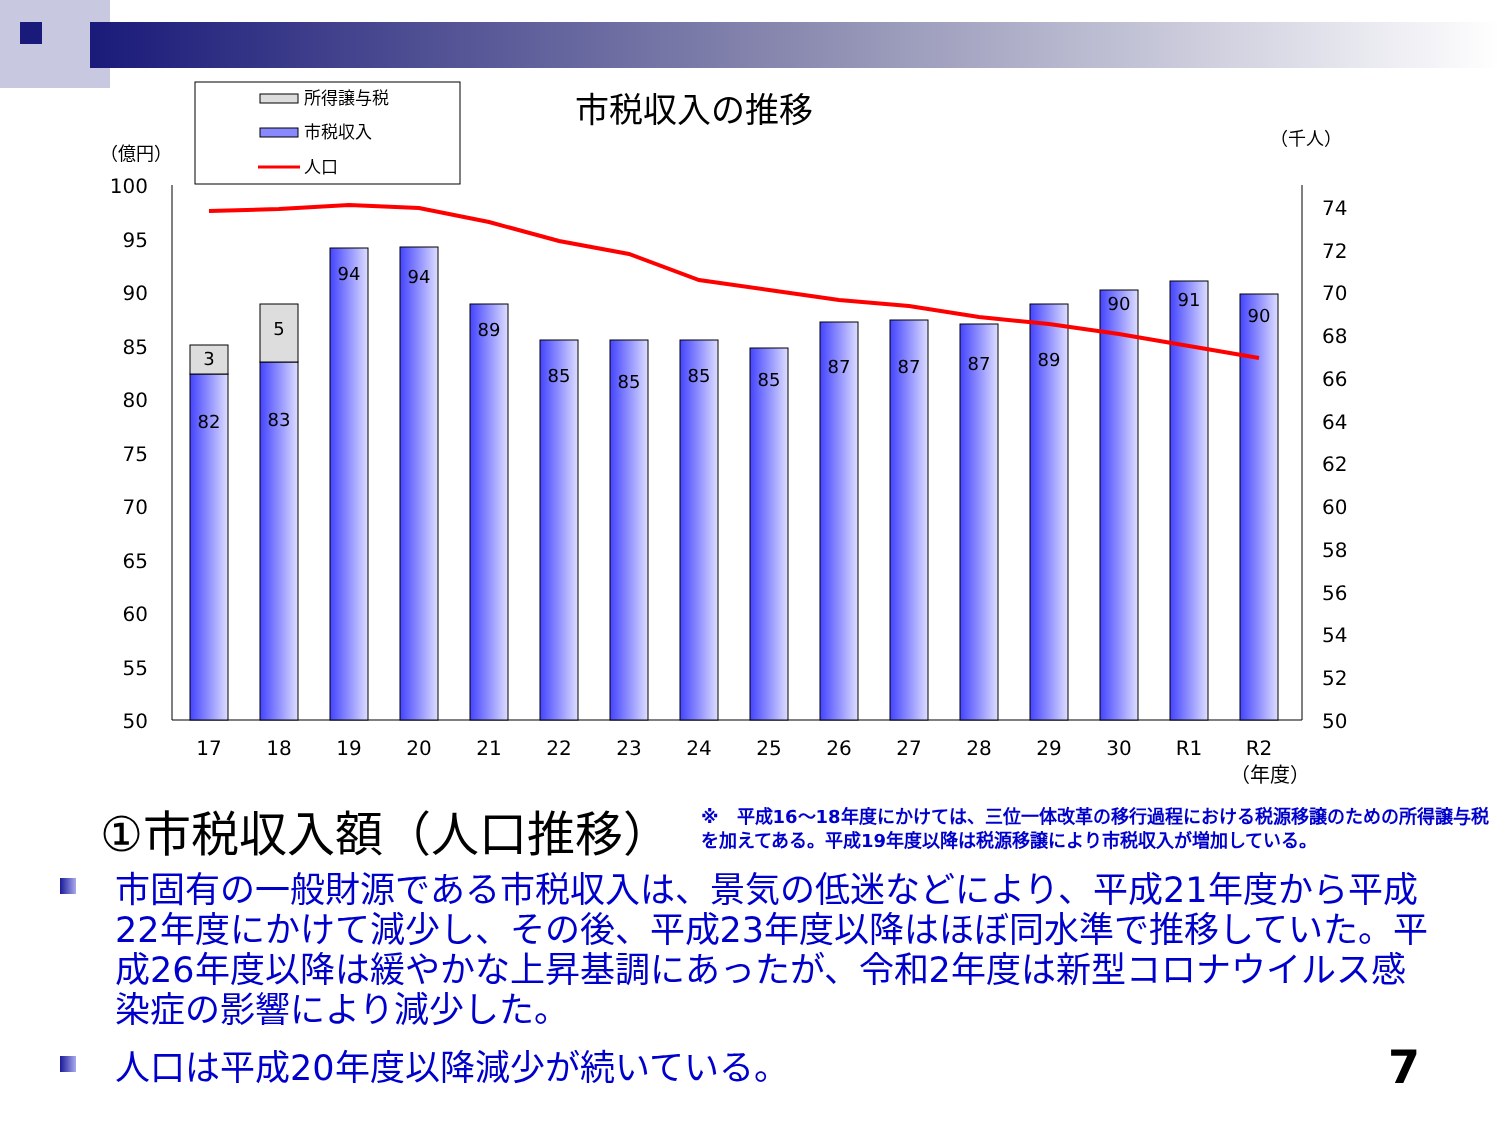所得譲与税
市税収入
人口
市税収入の推移
（億円）
（千人）
100
95
90
85
80
75
70
65
60
55
50
74
72
70
68
66
64
62
60
58
56
54
52
50
3
5
82
83
94
94
89
85
85
85
85
87
87
87
89
90
91
90
17
18
19
20
21
22
23
24
25
26
27
28
29
30
R1
R2
（年度）
①市税収入額（人口推移）
※　平成16～18年度にかけては、三位一体改革の移行過程における税源移譲のための所得譲与税を加えてある。平成19年度以降は税源移譲により市税収入が増加している。
市固有の一般財源である市税収入は、景気の低迷などにより、平成21年度から平成22年度にかけて減少し、その後、平成23年度以降はほぼ同水準で推移していた。平成26年度以降は緩やかな上昇基調にあったが、令和2年度は新型コロナウイルス感染症の影響により減少した。
人口は平成20年度以降減少が続いている。
7